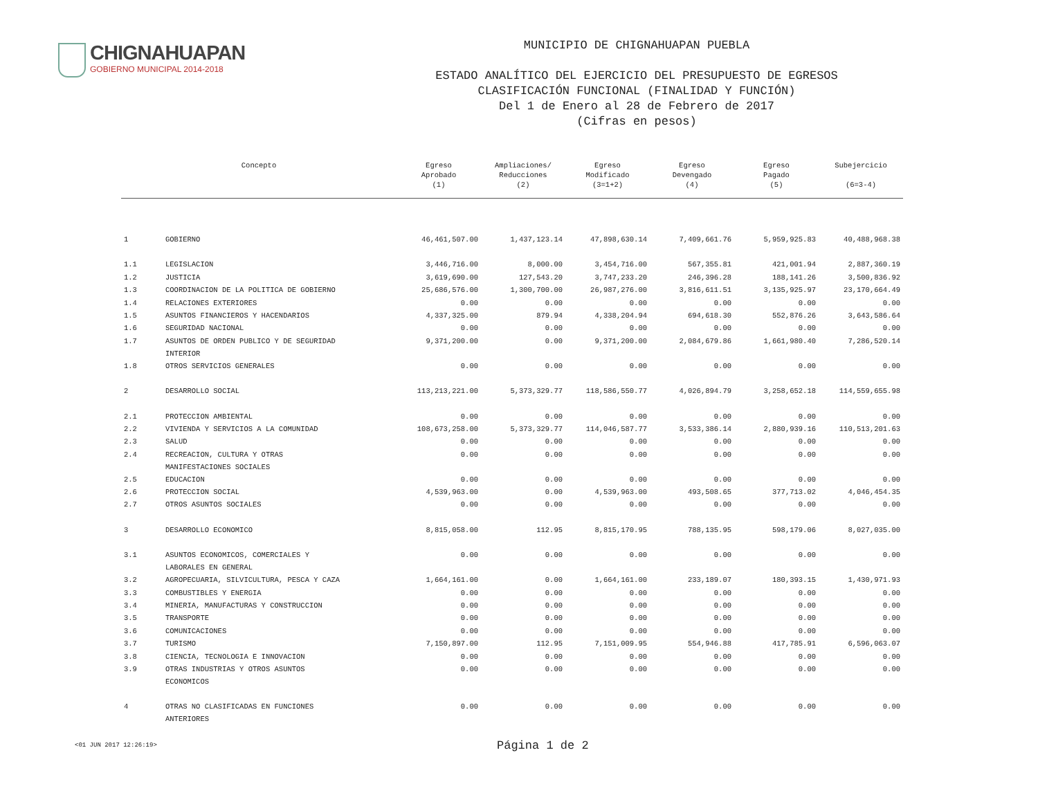CHIGNAHUAPAN
GOBIERNO MUNICIPAL 2014-2018
MUNICIPIO DE CHIGNAHUAPAN PUEBLA
ESTADO ANALÍTICO DEL EJERCICIO DEL PRESUPUESTO DE EGRESOS
CLASIFICACIÓN FUNCIONAL (FINALIDAD Y FUNCIÓN)
Del 1 de Enero al 28 de Febrero de 2017
(Cifras en pesos)
| Concepto | | Egreso Aprobado (1) | Ampliaciones/ Reducciones (2) | Egreso Modificado (3=1+2) | Egreso Devengado (4) | Egreso Pagado (5) | Subejercicio (6=3-4) |
| --- | --- | --- | --- | --- | --- | --- | --- |
| 1 | GOBIERNO | 46,461,507.00 | 1,437,123.14 | 47,898,630.14 | 7,409,661.76 | 5,959,925.83 | 40,488,968.38 |
| 1.1 | LEGISLACION | 3,446,716.00 | 8,000.00 | 3,454,716.00 | 567,355.81 | 421,001.94 | 2,887,360.19 |
| 1.2 | JUSTICIA | 3,619,690.00 | 127,543.20 | 3,747,233.20 | 246,396.28 | 188,141.26 | 3,500,836.92 |
| 1.3 | COORDINACION DE LA POLITICA DE GOBIERNO | 25,686,576.00 | 1,300,700.00 | 26,987,276.00 | 3,816,611.51 | 3,135,925.97 | 23,170,664.49 |
| 1.4 | RELACIONES EXTERIORES | 0.00 | 0.00 | 0.00 | 0.00 | 0.00 | 0.00 |
| 1.5 | ASUNTOS FINANCIEROS Y HACENDARIOS | 4,337,325.00 | 879.94 | 4,338,204.94 | 694,618.30 | 552,876.26 | 3,643,586.64 |
| 1.6 | SEGURIDAD NACIONAL | 0.00 | 0.00 | 0.00 | 0.00 | 0.00 | 0.00 |
| 1.7 | ASUNTOS DE ORDEN PUBLICO Y DE SEGURIDAD INTERIOR | 9,371,200.00 | 0.00 | 9,371,200.00 | 2,084,679.86 | 1,661,980.40 | 7,286,520.14 |
| 1.8 | OTROS SERVICIOS GENERALES | 0.00 | 0.00 | 0.00 | 0.00 | 0.00 | 0.00 |
| 2 | DESARROLLO SOCIAL | 113,213,221.00 | 5,373,329.77 | 118,586,550.77 | 4,026,894.79 | 3,258,652.18 | 114,559,655.98 |
| 2.1 | PROTECCION AMBIENTAL | 0.00 | 0.00 | 0.00 | 0.00 | 0.00 | 0.00 |
| 2.2 | VIVIENDA Y SERVICIOS A LA COMUNIDAD | 108,673,258.00 | 5,373,329.77 | 114,046,587.77 | 3,533,386.14 | 2,880,939.16 | 110,513,201.63 |
| 2.3 | SALUD | 0.00 | 0.00 | 0.00 | 0.00 | 0.00 | 0.00 |
| 2.4 | RECREACION, CULTURA Y OTRAS MANIFESTACIONES SOCIALES | 0.00 | 0.00 | 0.00 | 0.00 | 0.00 | 0.00 |
| 2.5 | EDUCACION | 0.00 | 0.00 | 0.00 | 0.00 | 0.00 | 0.00 |
| 2.6 | PROTECCION SOCIAL | 4,539,963.00 | 0.00 | 4,539,963.00 | 493,508.65 | 377,713.02 | 4,046,454.35 |
| 2.7 | OTROS ASUNTOS SOCIALES | 0.00 | 0.00 | 0.00 | 0.00 | 0.00 | 0.00 |
| 3 | DESARROLLO ECONOMICO | 8,815,058.00 | 112.95 | 8,815,170.95 | 788,135.95 | 598,179.06 | 8,027,035.00 |
| 3.1 | ASUNTOS ECONOMICOS, COMERCIALES Y LABORALES EN GENERAL | 0.00 | 0.00 | 0.00 | 0.00 | 0.00 | 0.00 |
| 3.2 | AGROPECUARIA, SILVICULTURA, PESCA Y CAZA | 1,664,161.00 | 0.00 | 1,664,161.00 | 233,189.07 | 180,393.15 | 1,430,971.93 |
| 3.3 | COMBUSTIBLES Y ENERGIA | 0.00 | 0.00 | 0.00 | 0.00 | 0.00 | 0.00 |
| 3.4 | MINERIA, MANUFACTURAS Y CONSTRUCCION | 0.00 | 0.00 | 0.00 | 0.00 | 0.00 | 0.00 |
| 3.5 | TRANSPORTE | 0.00 | 0.00 | 0.00 | 0.00 | 0.00 | 0.00 |
| 3.6 | COMUNICACIONES | 0.00 | 0.00 | 0.00 | 0.00 | 0.00 | 0.00 |
| 3.7 | TURISMO | 7,150,897.00 | 112.95 | 7,151,009.95 | 554,946.88 | 417,785.91 | 6,596,063.07 |
| 3.8 | CIENCIA, TECNOLOGIA E INNOVACION | 0.00 | 0.00 | 0.00 | 0.00 | 0.00 | 0.00 |
| 3.9 | OTRAS INDUSTRIAS Y OTROS ASUNTOS ECONOMICOS | 0.00 | 0.00 | 0.00 | 0.00 | 0.00 | 0.00 |
| 4 | OTRAS NO CLASIFICADAS EN FUNCIONES ANTERIORES | 0.00 | 0.00 | 0.00 | 0.00 | 0.00 | 0.00 |
<01 JUN 2017 12:26:19>
Página 1 de 2